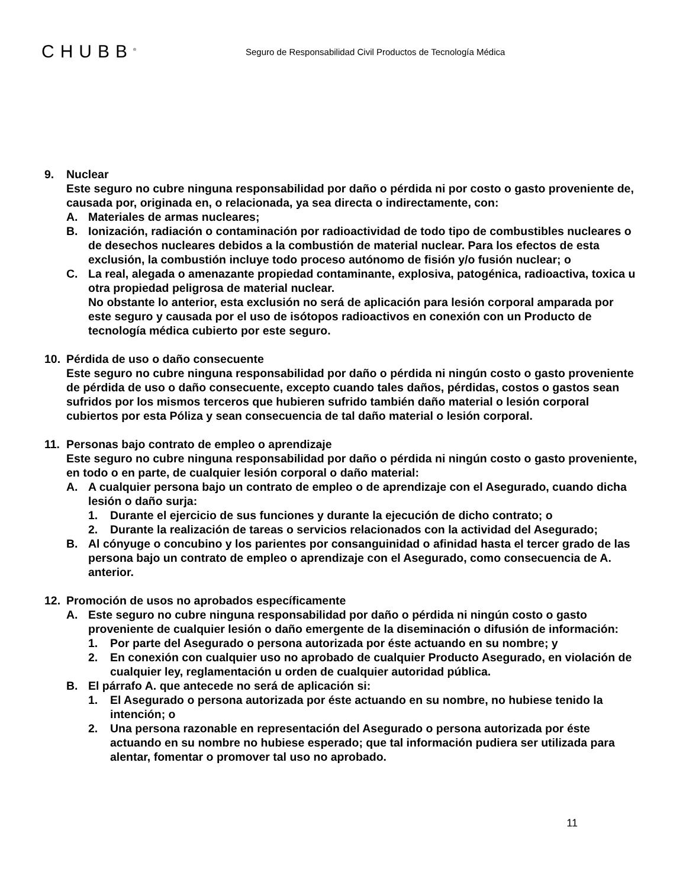CHUBB<sup>®</sup>
Seguro de Responsabilidad Civil Productos de Tecnología Médica
9. Nuclear
Este seguro no cubre ninguna responsabilidad por daño o pérdida ni por costo o gasto proveniente de, causada por, originada en, o relacionada, ya sea directa o indirectamente, con:
A. Materiales de armas nucleares;
B. Ionización, radiación o contaminación por radioactividad de todo tipo de combustibles nucleares o de desechos nucleares debidos a la combustión de material nuclear. Para los efectos de esta exclusión, la combustión incluye todo proceso autónomo de fisión y/o fusión nuclear; o
C. La real, alegada o amenazante propiedad contaminante, explosiva, patogénica, radioactiva, toxica u otra propiedad peligrosa de material nuclear.
No obstante lo anterior, esta exclusión no será de aplicación para lesión corporal amparada por este seguro y causada por el uso de isótopos radioactivos en conexión con un Producto de tecnología médica cubierto por este seguro.
10. Pérdida de uso o daño consecuente
Este seguro no cubre ninguna responsabilidad por daño o pérdida ni ningún costo o gasto proveniente de pérdida de uso o daño consecuente, excepto cuando tales daños, pérdidas, costos o gastos sean sufridos por los mismos terceros que hubieren sufrido también daño material o lesión corporal cubiertos por esta Póliza y sean consecuencia de tal daño material o lesión corporal.
11. Personas bajo contrato de empleo o aprendizaje
Este seguro no cubre ninguna responsabilidad por daño o pérdida ni ningún costo o gasto proveniente, en todo o en parte, de cualquier lesión corporal o daño material:
A. A cualquier persona bajo un contrato de empleo o de aprendizaje con el Asegurado, cuando dicha lesión o daño surja:
1. Durante el ejercicio de sus funciones y durante la ejecución de dicho contrato; o
2. Durante la realización de tareas o servicios relacionados con la actividad del Asegurado;
B. Al cónyuge o concubino y los parientes por consanguinidad o afinidad hasta el tercer grado de las persona bajo un contrato de empleo o aprendizaje con el Asegurado, como consecuencia de A. anterior.
12. Promoción de usos no aprobados específicamente
A. Este seguro no cubre ninguna responsabilidad por daño o pérdida ni ningún costo o gasto proveniente de cualquier lesión o daño emergente de la diseminación o difusión de información:
1. Por parte del Asegurado o persona autorizada por éste actuando en su nombre; y
2. En conexión con cualquier uso no aprobado de cualquier Producto Asegurado, en violación de cualquier ley, reglamentación u orden de cualquier autoridad pública.
B. El párrafo A. que antecede no será de aplicación si:
1. El Asegurado o persona autorizada por éste actuando en su nombre, no hubiese tenido la intención; o
2. Una persona razonable en representación del Asegurado o persona autorizada por éste actuando en su nombre no hubiese esperado; que tal información pudiera ser utilizada para alentar, fomentar o promover tal uso no aprobado.
11